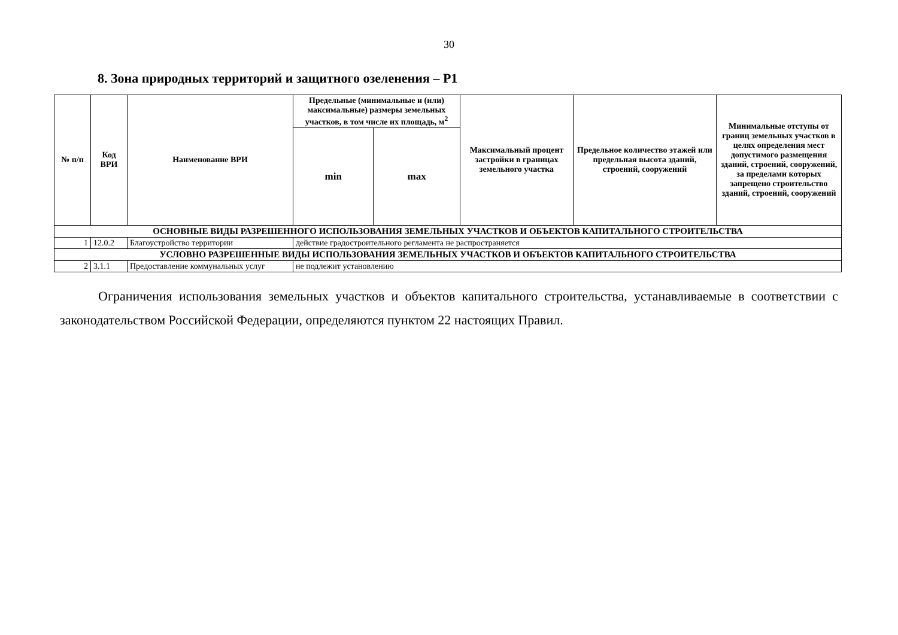30
8. Зона природных территорий и защитного озеленения – Р1
| № п/п | Код ВРИ | Наименование ВРИ | Предельные (минимальные и (или) максимальные) размеры земельных участков, в том числе их площадь, м<sup>2</sup> | | Максимальный процент застройки в границах земельного участка | Предельное количество этажей или предельная высота зданий, строений, сооружений | Минимальные отступы от границ земельных участков в целях определения мест допустимого размещения зданий, строений, сооружений, за пределами которых запрещено строительство зданий, строений, сооружений |
| --- | --- | --- | --- | --- | --- | --- | --- |
| | | | min | max | | | |
| ОСНОВНЫЕ ВИДЫ РАЗРЕШЕННОГО ИСПОЛЬЗОВАНИЯ ЗЕМЕЛЬНЫХ УЧАСТКОВ И ОБЪЕКТОВ КАПИТАЛЬНОГО СТРОИТЕЛЬСТВА | | | | | | | |
| 1 | 12.0.2 | Благоустройство территории | действие градостроительного регламента не распространяется | | | | |
| УСЛОВНО РАЗРЕШЕННЫЕ ВИДЫ ИСПОЛЬЗОВАНИЯ ЗЕМЕЛЬНЫХ УЧАСТКОВ И ОБЪЕКТОВ КАПИТАЛЬНОГО СТРОИТЕЛЬСТВА | | | | | | | |
| 2 | 3.1.1 | Предоставление коммунальных услуг | не подлежит установлению | | | | |
Ограничения использования земельных участков и объектов капитального строительства, устанавливаемые в соответствии с законодательством Российской Федерации, определяются пунктом 22 настоящих Правил.